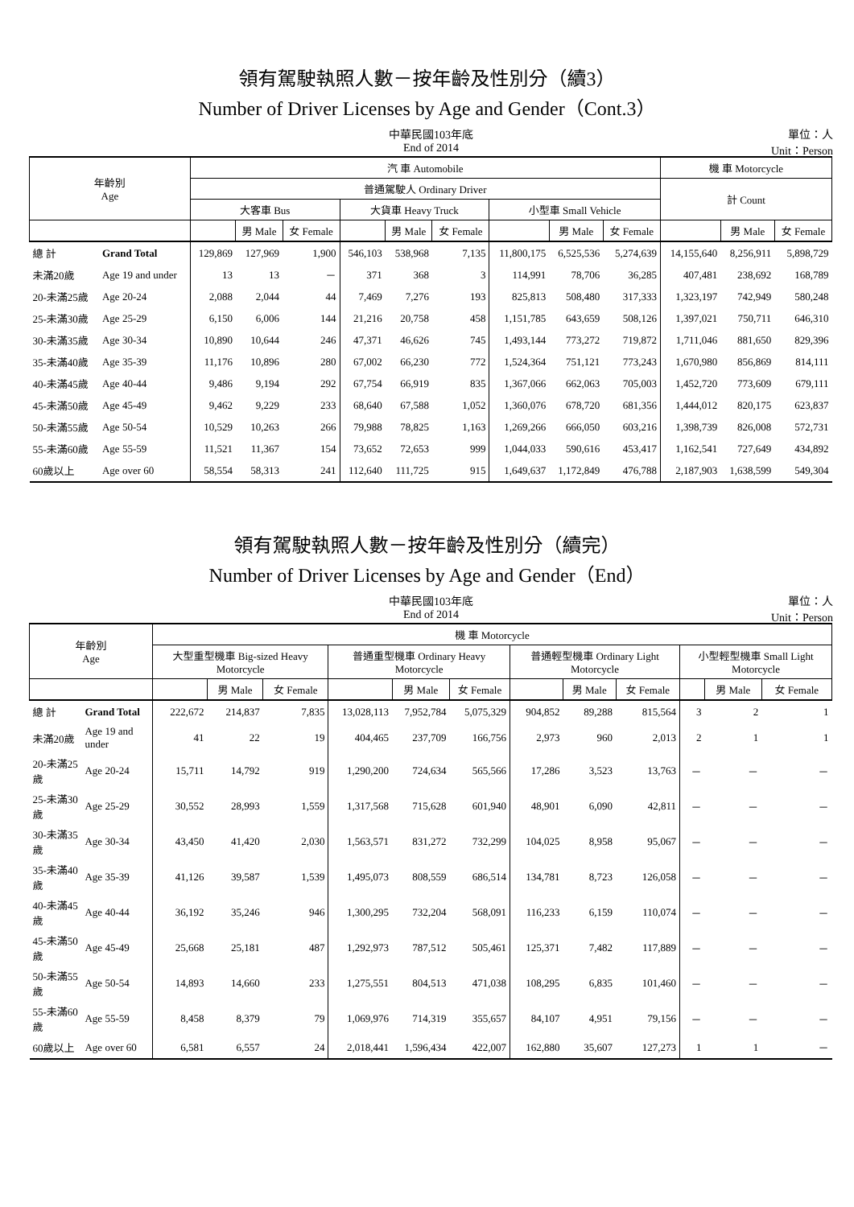領有駕駛執照人數－按年齡及性別分（續3）
Number of Driver Licenses by Age and Gender（Cont.3）
中華民國103年底
End of 2014
單位：人
Unit：Person
| 年齡別 Age | | 汽 車 Automobile | | | | | | | | | 機 車 Motorcycle | | |
| --- | --- | --- | --- | --- | --- | --- | --- | --- | --- | --- | --- | --- | --- |
| | | 普通駕駛人 Ordinary Driver | | | | | | | | | 計 Count | | |
| | | 大客車 Bus | | | 大貨車 Heavy Truck | | | 小型車 Small Vehicle | | | | | |
| | | | 男 Male | 女 Female | | 男 Male | 女 Female | | 男 Male | 女 Female | | 男 Male | 女 Female |
| 總 計 | Grand Total | 129,869 | 127,969 | 1,900 | 546,103 | 538,968 | 7,135 | 11,800,175 | 6,525,536 | 5,274,639 | 14,155,640 | 8,256,911 | 5,898,729 |
| 未滿20歲 | Age 19 and under | 13 | 13 | － | 371 | 368 | 3 | 114,991 | 78,706 | 36,285 | 407,481 | 238,692 | 168,789 |
| 20-未滿25歲 | Age 20-24 | 2,088 | 2,044 | 44 | 7,469 | 7,276 | 193 | 825,813 | 508,480 | 317,333 | 1,323,197 | 742,949 | 580,248 |
| 25-未滿30歲 | Age 25-29 | 6,150 | 6,006 | 144 | 21,216 | 20,758 | 458 | 1,151,785 | 643,659 | 508,126 | 1,397,021 | 750,711 | 646,310 |
| 30-未滿35歲 | Age 30-34 | 10,890 | 10,644 | 246 | 47,371 | 46,626 | 745 | 1,493,144 | 773,272 | 719,872 | 1,711,046 | 881,650 | 829,396 |
| 35-未滿40歲 | Age 35-39 | 11,176 | 10,896 | 280 | 67,002 | 66,230 | 772 | 1,524,364 | 751,121 | 773,243 | 1,670,980 | 856,869 | 814,111 |
| 40-未滿45歲 | Age 40-44 | 9,486 | 9,194 | 292 | 67,754 | 66,919 | 835 | 1,367,066 | 662,063 | 705,003 | 1,452,720 | 773,609 | 679,111 |
| 45-未滿50歲 | Age 45-49 | 9,462 | 9,229 | 233 | 68,640 | 67,588 | 1,052 | 1,360,076 | 678,720 | 681,356 | 1,444,012 | 820,175 | 623,837 |
| 50-未滿55歲 | Age 50-54 | 10,529 | 10,263 | 266 | 79,988 | 78,825 | 1,163 | 1,269,266 | 666,050 | 603,216 | 1,398,739 | 826,008 | 572,731 |
| 55-未滿60歲 | Age 55-59 | 11,521 | 11,367 | 154 | 73,652 | 72,653 | 999 | 1,044,033 | 590,616 | 453,417 | 1,162,541 | 727,649 | 434,892 |
| 60歲以上 | Age over 60 | 58,554 | 58,313 | 241 | 112,640 | 111,725 | 915 | 1,649,637 | 1,172,849 | 476,788 | 2,187,903 | 1,638,599 | 549,304 |
領有駕駛執照人數－按年齡及性別分（續完）
Number of Driver Licenses by Age and Gender（End）
中華民國103年底
End of 2014
單位：人
Unit：Person
| 年齡別 Age | | 機 車 Motorcycle | | | | | | | | | | | |
| --- | --- | --- | --- | --- | --- | --- | --- | --- | --- | --- | --- | --- | --- |
| | | 大型重型機車 Big-sized Heavy Motorcycle | | | 普通重型機車 Ordinary Heavy Motorcycle | | | 普通輕型機車 Ordinary Light Motorcycle | | | 小型輕型機車 Small Light Motorcycle | | |
| | | | 男 Male | 女 Female | | 男 Male | 女 Female | | 男 Male | 女 Female | | 男 Male | 女 Female |
| 總 計 | Grand Total | 222,672 | 214,837 | 7,835 | 13,028,113 | 7,952,784 | 5,075,329 | 904,852 | 89,288 | 815,564 | 3 | 2 | 1 |
| 未滿20歲 | Age 19 and under | 41 | 22 | 19 | 404,465 | 237,709 | 166,756 | 2,973 | 960 | 2,013 | 2 | 1 | 1 |
| 20-未滿25歲 | Age 20-24 | 15,711 | 14,792 | 919 | 1,290,200 | 724,634 | 565,566 | 17,286 | 3,523 | 13,763 | － | － | － |
| 25-未滿30歲 | Age 25-29 | 30,552 | 28,993 | 1,559 | 1,317,568 | 715,628 | 601,940 | 48,901 | 6,090 | 42,811 | － | － | － |
| 30-未滿35歲 | Age 30-34 | 43,450 | 41,420 | 2,030 | 1,563,571 | 831,272 | 732,299 | 104,025 | 8,958 | 95,067 | － | － | － |
| 35-未滿40歲 | Age 35-39 | 41,126 | 39,587 | 1,539 | 1,495,073 | 808,559 | 686,514 | 134,781 | 8,723 | 126,058 | － | － | － |
| 40-未滿45歲 | Age 40-44 | 36,192 | 35,246 | 946 | 1,300,295 | 732,204 | 568,091 | 116,233 | 6,159 | 110,074 | － | － | － |
| 45-未滿50歲 | Age 45-49 | 25,668 | 25,181 | 487 | 1,292,973 | 787,512 | 505,461 | 125,371 | 7,482 | 117,889 | － | － | － |
| 50-未滿55歲 | Age 50-54 | 14,893 | 14,660 | 233 | 1,275,551 | 804,513 | 471,038 | 108,295 | 6,835 | 101,460 | － | － | － |
| 55-未滿60歲 | Age 55-59 | 8,458 | 8,379 | 79 | 1,069,976 | 714,319 | 355,657 | 84,107 | 4,951 | 79,156 | － | － | － |
| 60歲以上 | Age over 60 | 6,581 | 6,557 | 24 | 2,018,441 | 1,596,434 | 422,007 | 162,880 | 35,607 | 127,273 | 1 | 1 | － |